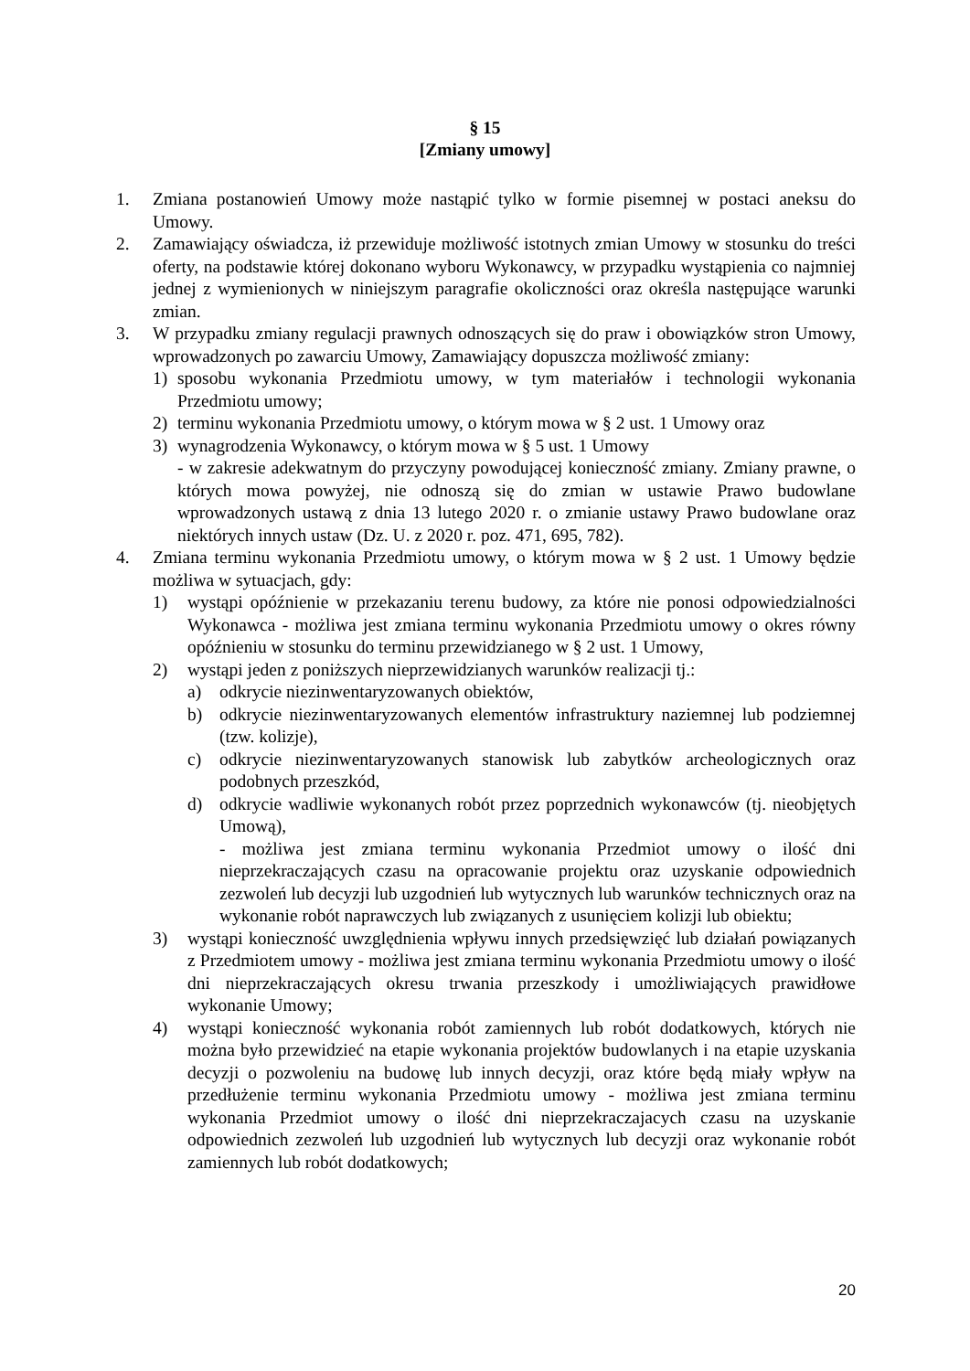§ 15
[Zmiany umowy]
1. Zmiana postanowień Umowy może nastąpić tylko w formie pisemnej w postaci aneksu do Umowy.
2. Zamawiający oświadcza, iż przewiduje możliwość istotnych zmian Umowy w stosunku do treści oferty, na podstawie której dokonano wyboru Wykonawcy, w przypadku wystąpienia co najmniej jednej z wymienionych w niniejszym paragrafie okoliczności oraz określa następujące warunki zmian.
3. W przypadku zmiany regulacji prawnych odnoszących się do praw i obowiązków stron Umowy, wprowadzonych po zawarciu Umowy, Zamawiający dopuszcza możliwość zmiany:
1) sposobu wykonania Przedmiotu umowy, w tym materiałów i technologii wykonania Przedmiotu umowy;
2) terminu wykonania Przedmiotu umowy, o którym mowa w § 2 ust. 1 Umowy oraz
3) wynagrodzenia Wykonawcy, o którym mowa w § 5 ust. 1 Umowy
- w zakresie adekwatnym do przyczyny powodującej konieczność zmiany. Zmiany prawne, o których mowa powyżej, nie odnoszą się do zmian w ustawie Prawo budowlane wprowadzonych ustawą z dnia 13 lutego 2020 r. o zmianie ustawy Prawo budowlane oraz niektórych innych ustaw (Dz. U. z 2020 r. poz. 471, 695, 782).
4. Zmiana terminu wykonania Przedmiotu umowy, o którym mowa w § 2 ust. 1 Umowy będzie możliwa w sytuacjach, gdy:
1) wystąpi opóźnienie w przekazaniu terenu budowy, za które nie ponosi odpowiedzialności Wykonawca - możliwa jest zmiana terminu wykonania Przedmiotu umowy o okres równy opóźnieniu w stosunku do terminu przewidzianego w § 2 ust. 1 Umowy,
2) wystąpi jeden z poniższych nieprzewidzianych warunków realizacji tj.:
a) odkrycie niezinwentaryzowanych obiektów,
b) odkrycie niezinwentaryzowanych elementów infrastruktury naziemnej lub podziemnej (tzw. kolizje),
c) odkrycie niezinwentaryzowanych stanowisk lub zabytków archeologicznych oraz podobnych przeszkód,
d) odkrycie wadliwie wykonanych robót przez poprzednich wykonawców (tj. nieobjętych Umową),
- możliwa jest zmiana terminu wykonania Przedmiot umowy o ilość dni nieprzekraczających czasu na opracowanie projektu oraz uzyskanie odpowiednich zezwoleń lub decyzji lub uzgodnień lub wytycznych lub warunków technicznych oraz na wykonanie robót naprawczych lub związanych z usunięciem kolizji lub obiektu;
3) wystąpi konieczność uwzględnienia wpływu innych przedsięwzięć lub działań powiązanych z Przedmiotem umowy - możliwa jest zmiana terminu wykonania Przedmiotu umowy o ilość dni nieprzekraczających okresu trwania przeszkody i umożliwiających prawidłowe wykonanie Umowy;
4) wystąpi konieczność wykonania robót zamiennych lub robót dodatkowych, których nie można było przewidzieć na etapie wykonania projektów budowlanych i na etapie uzyskania decyzji o pozwoleniu na budowę lub innych decyzji, oraz które będą miały wpływ na przedłużenie terminu wykonania Przedmiotu umowy - możliwa jest zmiana terminu wykonania Przedmiot umowy o ilość dni nieprzekraczajacych czasu na uzyskanie odpowiednich zezwoleń lub uzgodnień lub wytycznych lub decyzji oraz wykonanie robót zamiennych lub robót dodatkowych;
20